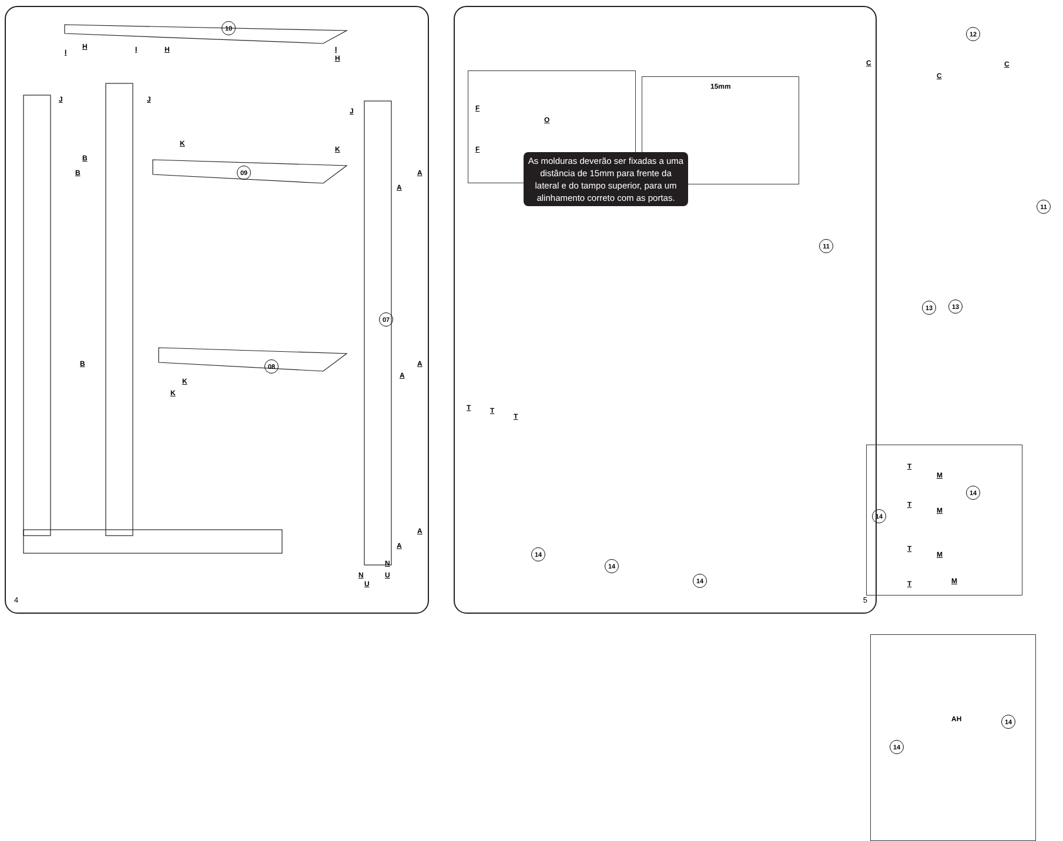10
09
08
07
B
B
B
A
A
A
A
A
A
J J
J
K
K
K
K
U
U N
N
H H
H
I I I
4
F
O
F
15mm
As molduras deverão ser fixadas a uma distância de 15mm para frente da lateral e do tampo superior, para um alinhamento correto com as portas.
12
11
11
13 13
C
C
C
14
14
14
T T
T
T
M
T
M
T
M
T M
14
14
AH
14
14
5